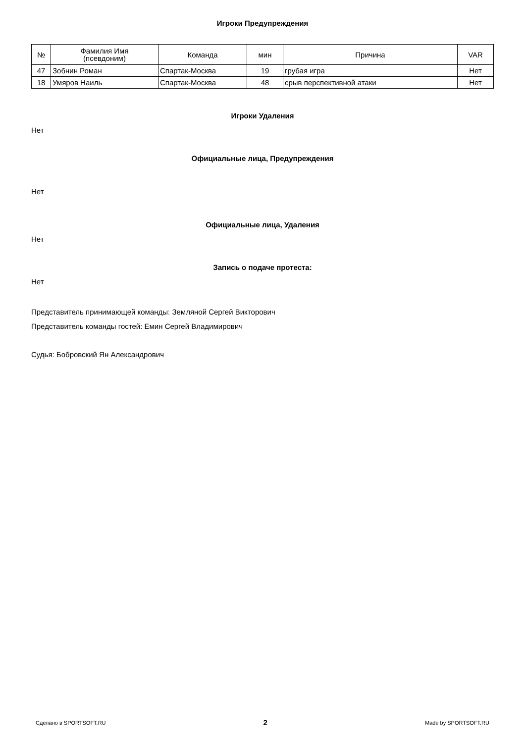Игроки Предупреждения
| № | Фамилия Имя (псевдоним) | Команда | мин | Причина | VAR |
| --- | --- | --- | --- | --- | --- |
| 47 | Зобнин Роман | Спартак-Москва | 19 | грубая игра | Нет |
| 18 | Умяров Наиль | Спартак-Москва | 48 | срыв перспективной атаки | Нет |
Игроки Удаления
Нет
Официальные лица, Предупреждения
Нет
Официальные лица, Удаления
Нет
Запись о подаче протеста:
Нет
Представитель принимающей команды: Земляной Сергей Викторович
Представитель команды гостей: Емин Сергей Владимирович
Судья: Бобровский Ян Александрович
Сделано в SPORTSOFT.RU 2 Made by SPORTSOFT.RU